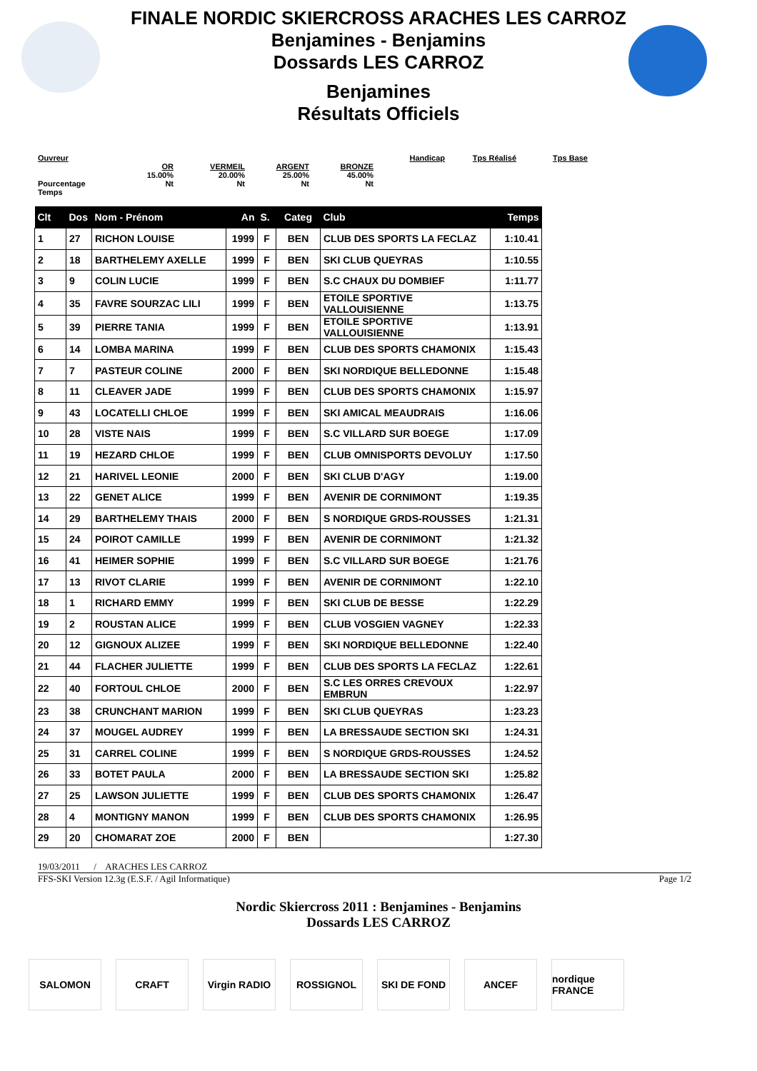FINALE NORDIC SKIERCROSS ARACHES LES CARROZ
Benjamines - Benjamins
Dossards LES CARROZ
Benjamines
Résultats Officiels
Ouvreur
Pourcentage
Temps
OR
15.00%
Nt
VERMEIL
20.00%
Nt
ARGENT
25.00%
Nt
BRONZE
45.00%
Nt
Handicap
Tps Réalisé
Tps Base
| Clt | Dos | Nom - Prénom | An | S. | Categ | Club | Temps |
| --- | --- | --- | --- | --- | --- | --- | --- |
| 1 | 27 | RICHON LOUISE | 1999 | F | BEN | CLUB DES SPORTS LA FECLAZ | 1:10.41 |
| 2 | 18 | BARTHELEMY AXELLE | 1999 | F | BEN | SKI CLUB QUEYRAS | 1:10.55 |
| 3 | 9 | COLIN LUCIE | 1999 | F | BEN | S.C CHAUX DU DOMBIEF | 1:11.77 |
| 4 | 35 | FAVRE SOURZAC LILI | 1999 | F | BEN | ETOILE SPORTIVE VALLOUISIENNE | 1:13.75 |
| 5 | 39 | PIERRE TANIA | 1999 | F | BEN | ETOILE SPORTIVE VALLOUISIENNE | 1:13.91 |
| 6 | 14 | LOMBA MARINA | 1999 | F | BEN | CLUB DES SPORTS CHAMONIX | 1:15.43 |
| 7 | 7 | PASTEUR COLINE | 2000 | F | BEN | SKI NORDIQUE BELLEDONNE | 1:15.48 |
| 8 | 11 | CLEAVER JADE | 1999 | F | BEN | CLUB DES SPORTS CHAMONIX | 1:15.97 |
| 9 | 43 | LOCATELLI CHLOE | 1999 | F | BEN | SKI AMICAL MEAUDRAIS | 1:16.06 |
| 10 | 28 | VISTE NAIS | 1999 | F | BEN | S.C VILLARD SUR BOEGE | 1:17.09 |
| 11 | 19 | HEZARD CHLOE | 1999 | F | BEN | CLUB OMNISPORTS DEVOLUY | 1:17.50 |
| 12 | 21 | HARIVEL LEONIE | 2000 | F | BEN | SKI CLUB D'AGY | 1:19.00 |
| 13 | 22 | GENET ALICE | 1999 | F | BEN | AVENIR DE CORNIMONT | 1:19.35 |
| 14 | 29 | BARTHELEMY THAIS | 2000 | F | BEN | S NORDIQUE GRDS-ROUSSES | 1:21.31 |
| 15 | 24 | POIROT CAMILLE | 1999 | F | BEN | AVENIR DE CORNIMONT | 1:21.32 |
| 16 | 41 | HEIMER SOPHIE | 1999 | F | BEN | S.C VILLARD SUR BOEGE | 1:21.76 |
| 17 | 13 | RIVOT CLARIE | 1999 | F | BEN | AVENIR DE CORNIMONT | 1:22.10 |
| 18 | 1 | RICHARD EMMY | 1999 | F | BEN | SKI CLUB DE BESSE | 1:22.29 |
| 19 | 2 | ROUSTAN ALICE | 1999 | F | BEN | CLUB VOSGIEN VAGNEY | 1:22.33 |
| 20 | 12 | GIGNOUX ALIZEE | 1999 | F | BEN | SKI NORDIQUE BELLEDONNE | 1:22.40 |
| 21 | 44 | FLACHER JULIETTE | 1999 | F | BEN | CLUB DES SPORTS LA FECLAZ | 1:22.61 |
| 22 | 40 | FORTOUL CHLOE | 2000 | F | BEN | S.C LES ORRES CREVOUX EMBRUN | 1:22.97 |
| 23 | 38 | CRUNCHANT MARION | 1999 | F | BEN | SKI CLUB QUEYRAS | 1:23.23 |
| 24 | 37 | MOUGEL AUDREY | 1999 | F | BEN | LA BRESSAUDE SECTION SKI | 1:24.31 |
| 25 | 31 | CARREL COLINE | 1999 | F | BEN | S NORDIQUE GRDS-ROUSSES | 1:24.52 |
| 26 | 33 | BOTET PAULA | 2000 | F | BEN | LA BRESSAUDE SECTION SKI | 1:25.82 |
| 27 | 25 | LAWSON JULIETTE | 1999 | F | BEN | CLUB DES SPORTS CHAMONIX | 1:26.47 |
| 28 | 4 | MONTIGNY MANON | 1999 | F | BEN | CLUB DES SPORTS CHAMONIX | 1:26.95 |
| 29 | 20 | CHOMARAT ZOE | 2000 | F | BEN | | 1:27.30 |
19/03/2011 / ARACHES LES CARROZ
FFS-SKI Version 12.3g (E.S.F. / Agil Informatique) Page 1/2
Nordic Skiercross 2011 : Benjamines - Benjamins
Dossards LES CARROZ
SALOMON CRAFT Virgin RADIO
ROSSIGNOL SKI DE FOND ANCEF nordique FRANCE